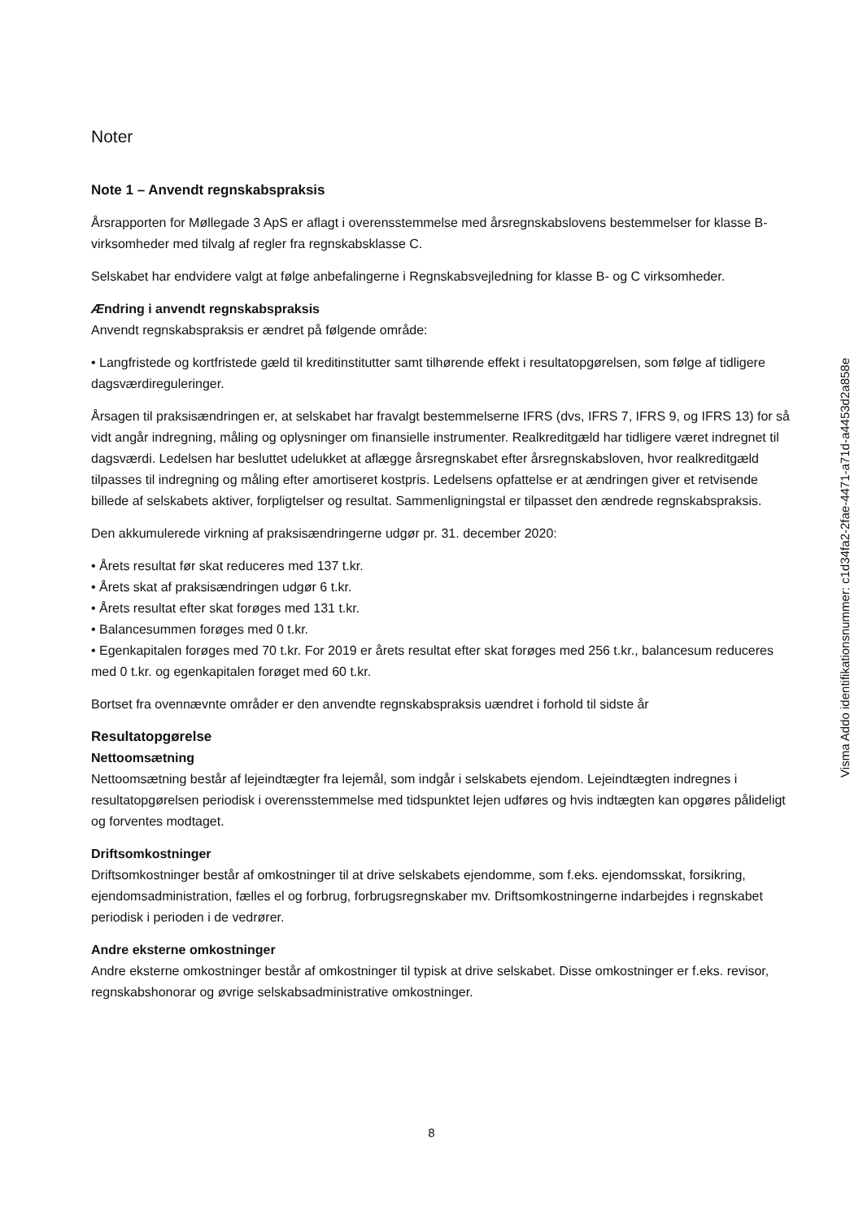Noter
Note 1 – Anvendt regnskabspraksis
Årsrapporten for Møllegade 3 ApS er aflagt i overensstemmelse med årsregnskabslovens bestemmelser for klasse B-virksomheder med tilvalg af regler fra regnskabsklasse C.
Selskabet har endvidere valgt at følge anbefalingerne i Regnskabsvejledning for klasse B- og C virksomheder.
Ændring i anvendt regnskabspraksis
Anvendt regnskabspraksis er ændret på følgende område:
• Langfristede og kortfristede gæld til kreditinstitutter samt tilhørende effekt i resultatopgørelsen, som følge af tidligere dagsværdireguleringer.
Årsagen til praksisændringen er, at selskabet har fravalgt bestemmelserne IFRS (dvs, IFRS 7, IFRS 9, og IFRS 13) for så vidt angår indregning, måling og oplysninger om finansielle instrumenter. Realkreditgæld har tidligere været indregnet til dagsværdi. Ledelsen har besluttet udelukket at aflægge årsregnskabet efter årsregnskabsloven, hvor realkreditgæld tilpasses til indregning og måling efter amortiseret kostpris. Ledelsens opfattelse er at ændringen giver et retvisende billede af selskabets aktiver, forpligtelser og resultat. Sammenligningstal er tilpasset den ændrede regnskabspraksis.
Den akkumulerede virkning af praksisændringerne udgør pr. 31. december 2020:
• Årets resultat før skat reduceres med 137 t.kr.
• Årets skat af praksisændringen udgør 6 t.kr.
• Årets resultat efter skat forøges med 131 t.kr.
• Balancesummen forøges med 0 t.kr.
• Egenkapitalen forøges med 70 t.kr. For 2019 er årets resultat efter skat forøges med 256 t.kr., balancesum reduceres med 0 t.kr. og egenkapitalen forøget med 60 t.kr.
Bortset fra ovennævnte områder er den anvendte regnskabspraksis uændret i forhold til sidste år
Resultatopgørelse
Nettoomsætning
Nettoomsætning består af lejeindtægter fra lejemål, som indgår i selskabets ejendom. Lejeindtægten indregnes i resultatopgørelsen periodisk i overensstemmelse med tidspunktet lejen udføres og hvis indtægten kan opgøres pålideligt og forventes modtaget.
Driftsomkostninger
Driftsomkostninger består af omkostninger til at drive selskabets ejendomme, som f.eks. ejendomsskat, forsikring, ejendomsadministration, fælles el og forbrug, forbrugsregnskaber mv. Driftsomkostningerne indarbejdes i regnskabet periodisk i perioden i de vedrører.
Andre eksterne omkostninger
Andre eksterne omkostninger består af omkostninger til typisk at drive selskabet. Disse omkostninger er f.eks. revisor, regnskabshonorar og øvrige selskabsadministrative omkostninger.
Visma Addo identifikationsnummer: c1d34fa2-2fae-4471-a71d-a4453d2a858e
8